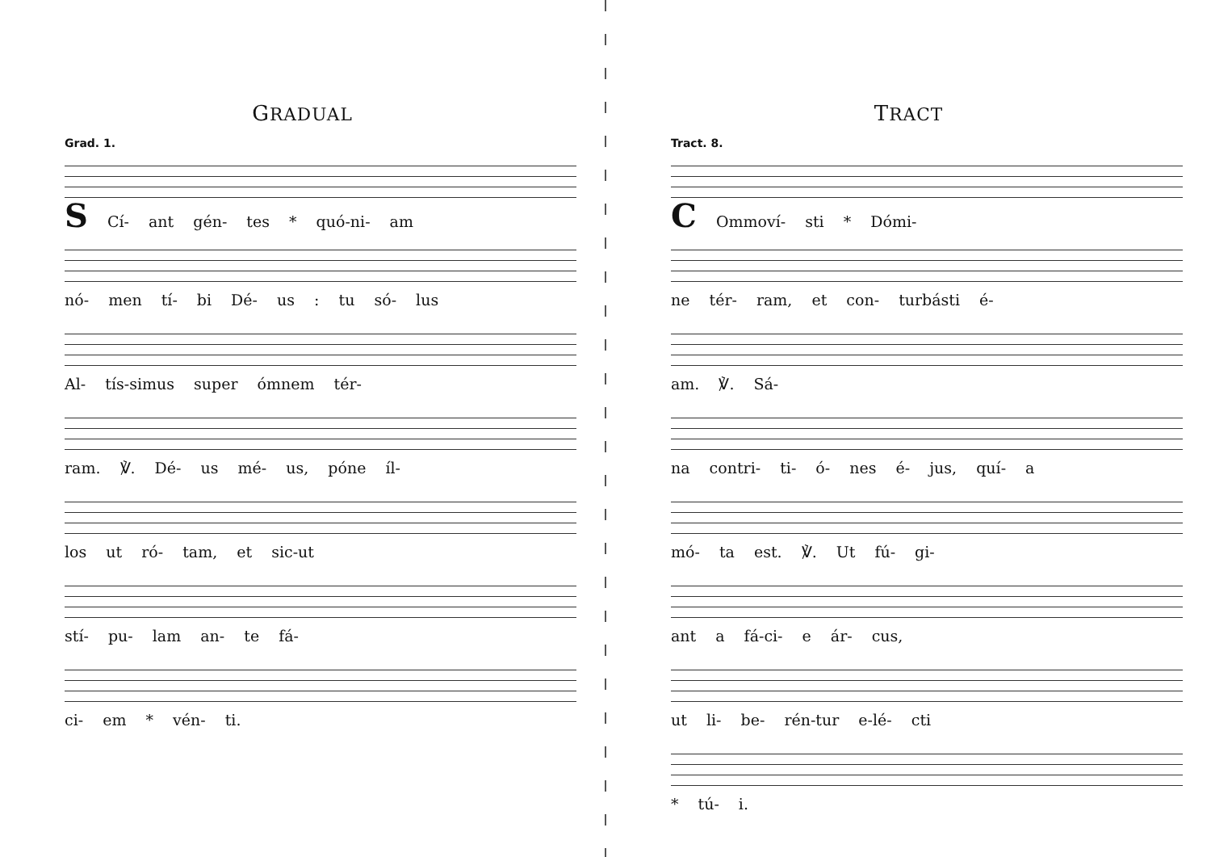GRADUAL
Grad. 1.
S Cí- ant gén- tes * quó-ni- am
nó- men tí- bi Dé- us : tu só- lus
Al- tís-simus super ómnem tér-
ram. ℣. Dé- us mé- us, póne íl-
los ut ró- tam, et sic-ut
stí- pu- lam an- te fá-
ci- em * vén- ti.
TRACT
Tract. 8.
C Ommoví- sti * Dómi-
ne tér- ram, et con- turbásti é-
am. ℣. Sá-
na contri- ti- ó- nes é- jus, quí- a
mó- ta est. ℣. Ut fú- gi-
ant a fá-ci- e ár- cus,
ut li- be- rén-tur e-lé- cti
* tú- i.